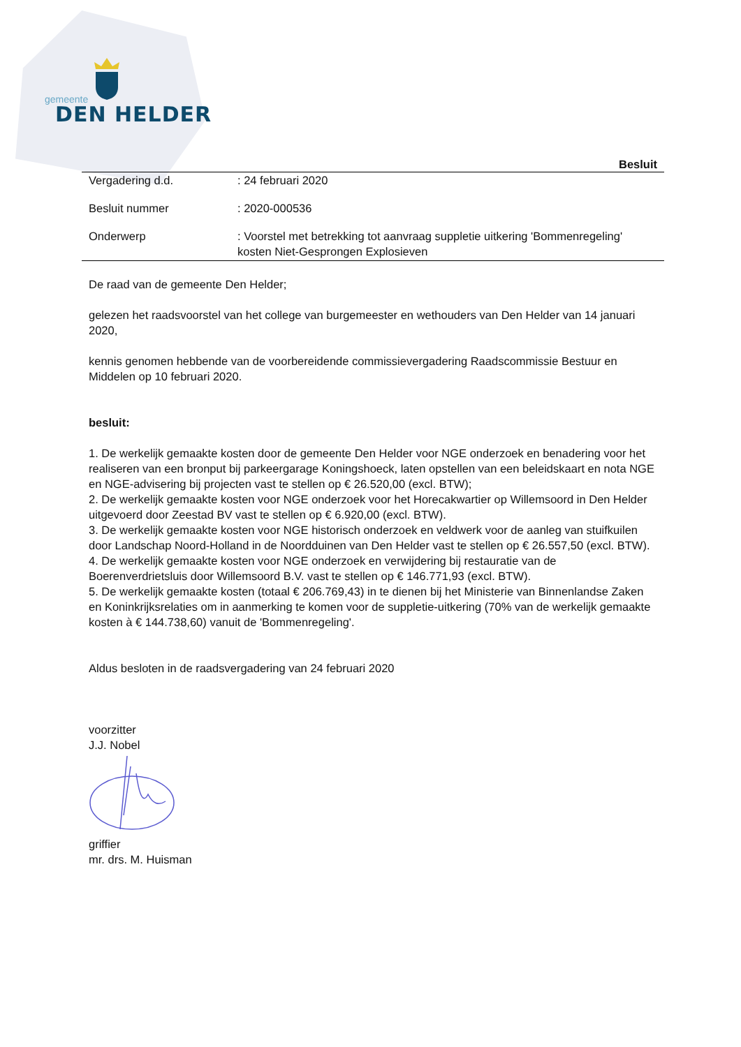gemeente
DEN HELDER
Besluit
| Vergadering d.d. | : 24 februari 2020 |
| Besluit nummer | : 2020-000536 |
| Onderwerp | : Voorstel met betrekking tot aanvraag suppletie uitkering 'Bommenregeling' kosten Niet-Gesprongen Explosieven |
De raad van de gemeente Den Helder;
gelezen het raadsvoorstel van het college van burgemeester en wethouders van Den Helder van 14 januari 2020,
kennis genomen hebbende van de voorbereidende commissievergadering Raadscommissie Bestuur en Middelen op 10 februari 2020.
besluit:
1. De werkelijk gemaakte kosten door de gemeente Den Helder voor NGE onderzoek en benadering voor het realiseren van een bronput bij parkeergarage Koningshoeck, laten opstellen van een beleidskaart en nota NGE en NGE-advisering bij projecten vast te stellen op € 26.520,00 (excl. BTW);
2. De werkelijk gemaakte kosten voor NGE onderzoek voor het Horecakwartier op Willemsoord in Den Helder uitgevoerd door Zeestad BV vast te stellen op € 6.920,00 (excl. BTW).
3. De werkelijk gemaakte kosten voor NGE historisch onderzoek en veldwerk voor de aanleg van stuifkuilen door Landschap Noord-Holland in de Noordduinen van Den Helder vast te stellen op € 26.557,50 (excl. BTW).
4. De werkelijk gemaakte kosten voor NGE onderzoek en verwijdering bij restauratie van de Boerenverdrietsluis door Willemsoord B.V. vast te stellen op € 146.771,93 (excl. BTW).
5. De werkelijk gemaakte kosten (totaal € 206.769,43) in te dienen bij het Ministerie van Binnenlandse Zaken en Koninkrijksrelaties om in aanmerking te komen voor de suppletie-uitkering (70% van de werkelijk gemaakte kosten à € 144.738,60) vanuit de 'Bommenregeling'.
Aldus besloten in de raadsvergadering van 24 februari 2020
voorzitter
J.J. Nobel
griffier
mr. drs. M. Huisman